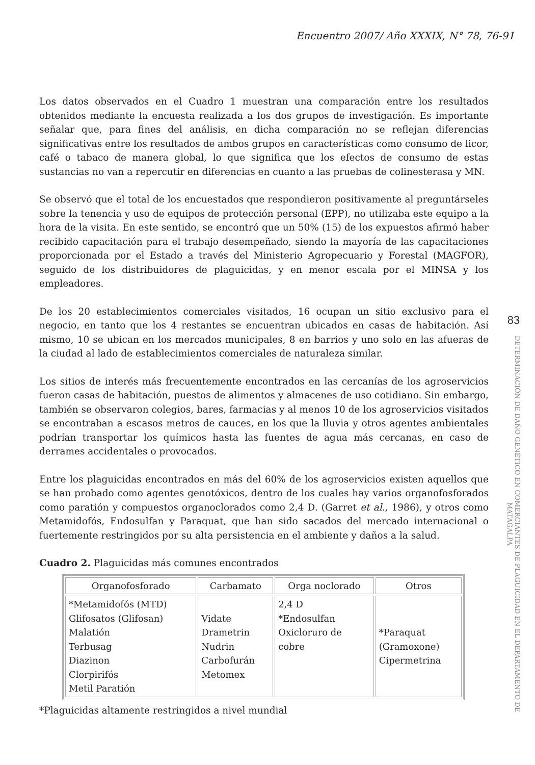Encuentro 2007/ Año XXXIX, N° 78, 76-91
Los datos observados en el Cuadro 1 muestran una comparación entre los resultados obtenidos mediante la encuesta realizada a los dos grupos de investigación. Es importante señalar que, para fines del análisis, en dicha comparación no se reflejan diferencias significativas entre los resultados de ambos grupos en características como consumo de licor, café o tabaco de manera global, lo que significa que los efectos de consumo de estas sustancias no van a repercutir en diferencias en cuanto a las pruebas de colinesterasa y MN.
Se observó que el total de los encuestados que respondieron positivamente al preguntárseles sobre la tenencia y uso de equipos de protección personal (EPP), no utilizaba este equipo a la hora de la visita. En este sentido, se encontró que un 50% (15) de los expuestos afirmó haber recibido capacitación para el trabajo desempeñado, siendo la mayoría de las capacitaciones proporcionada por el Estado a través del Ministerio Agropecuario y Forestal (MAGFOR), seguido de los distribuidores de plaguicidas, y en menor escala por el MINSA y los empleadores.
De los 20 establecimientos comerciales visitados, 16 ocupan un sitio exclusivo para el negocio, en tanto que los 4 restantes se encuentran ubicados en casas de habitación. Así mismo, 10 se ubican en los mercados municipales, 8 en barrios y uno solo en las afueras de la ciudad al lado de establecimientos comerciales de naturaleza similar.
Los sitios de interés más frecuentemente encontrados en las cercanías de los agroservicios fueron casas de habitación, puestos de alimentos y almacenes de uso cotidiano. Sin embargo, también se observaron colegios, bares, farmacias y al menos 10 de los agroservicios visitados se encontraban a escasos metros de cauces, en los que la lluvia y otros agentes ambientales podrían transportar los químicos hasta las fuentes de agua más cercanas, en caso de derrames accidentales o provocados.
Entre los plaguicidas encontrados en más del 60% de los agroservicios existen aquellos que se han probado como agentes genotóxicos, dentro de los cuales hay varios organofosforados como paratión y compuestos organoclorados como 2,4 D. (Garret et al., 1986), y otros como Metamidofós, Endosulfan y Paraquat, que han sido sacados del mercado internacional o fuertemente restringidos por su alta persistencia en el ambiente y daños a la salud.
Cuadro 2. Plaguicidas más comunes encontrados
| Organofosforado | Carbamato | Orga noclorado | Otros |
| --- | --- | --- | --- |
| *Metamidofós (MTD) Glifosatos (Glifosan) Malatión Terbusag Diazinon Clorpirifós Metil Paratión | Vidate Drametrin Nudrin Carbofurán Metomex | 2,4 D *Endosulfan Oxicloruro de cobre | *Paraquat (Gramoxone) Cipermetrina |
*Plaguicidas altamente restringidos a nivel mundial
83
DETERMINACIÓN DE DAÑO GENÉTICO EN COMERCIANTES DE PLAGUICIDAD EN EL DEPARTAMENTO DE MATAGALPA